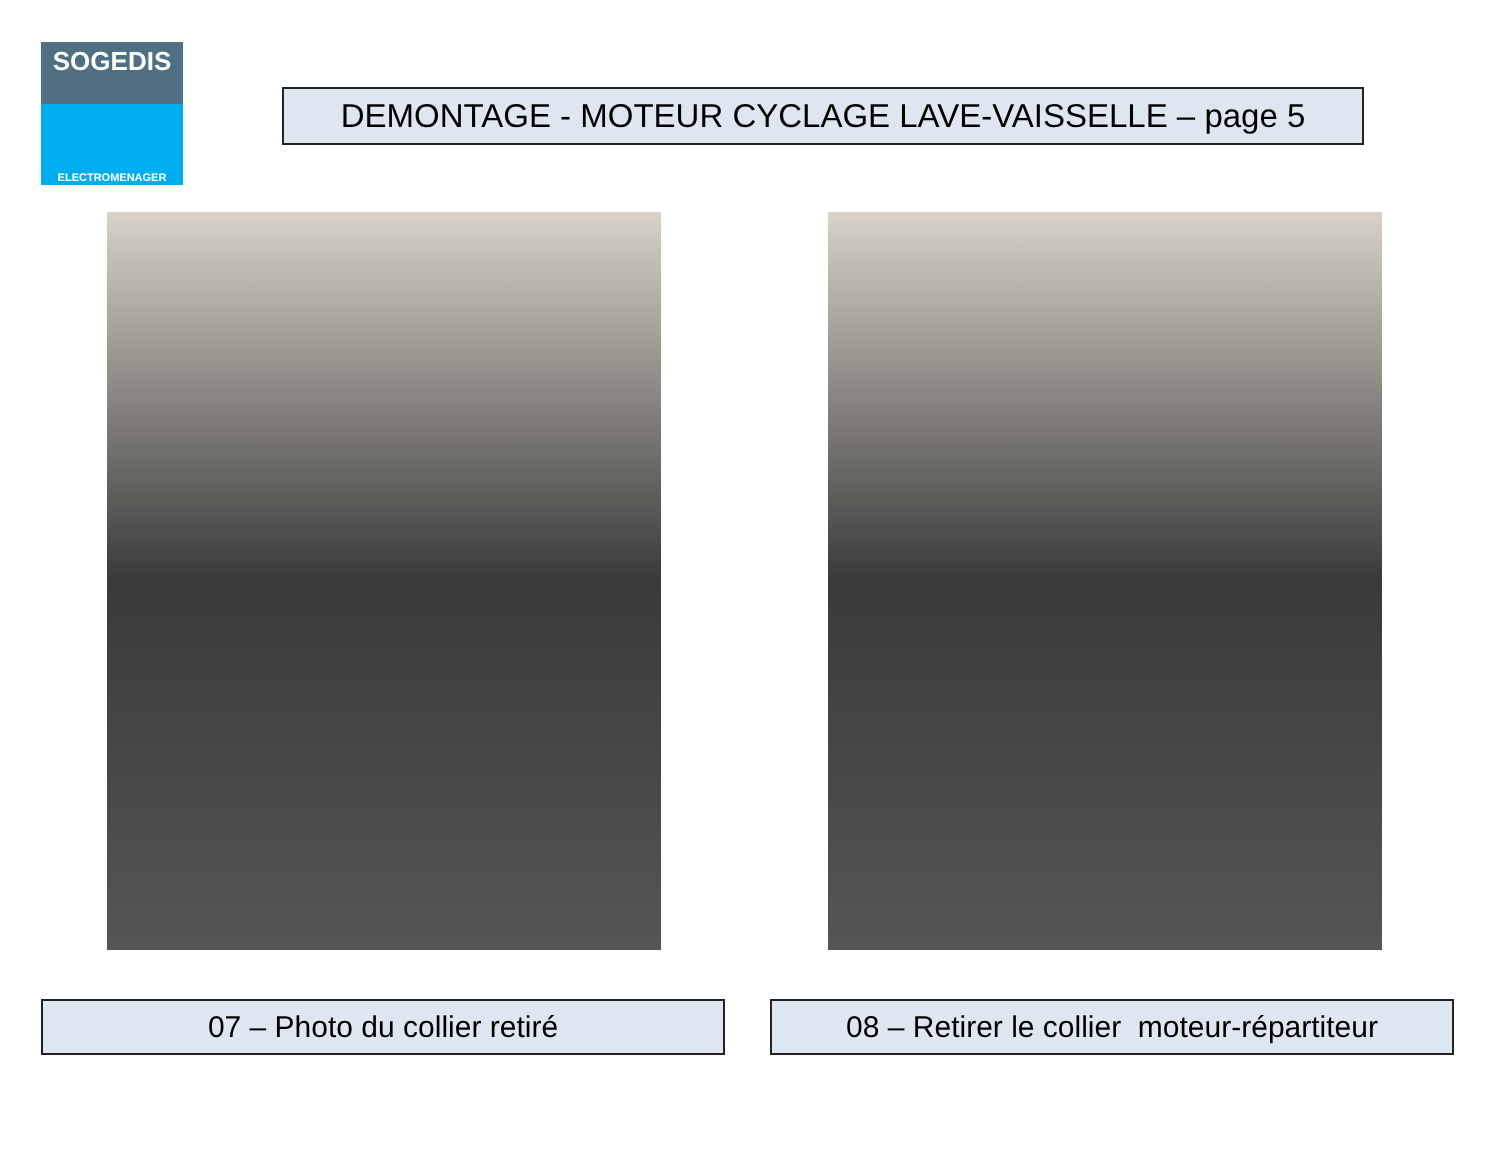SOGEDIS
ELECTROMENAGER
DEMONTAGE - MOTEUR CYCLAGE LAVE-VAISSELLE – page 5
07 – Photo du collier retiré
08 – Retirer le collier moteur-répartiteur